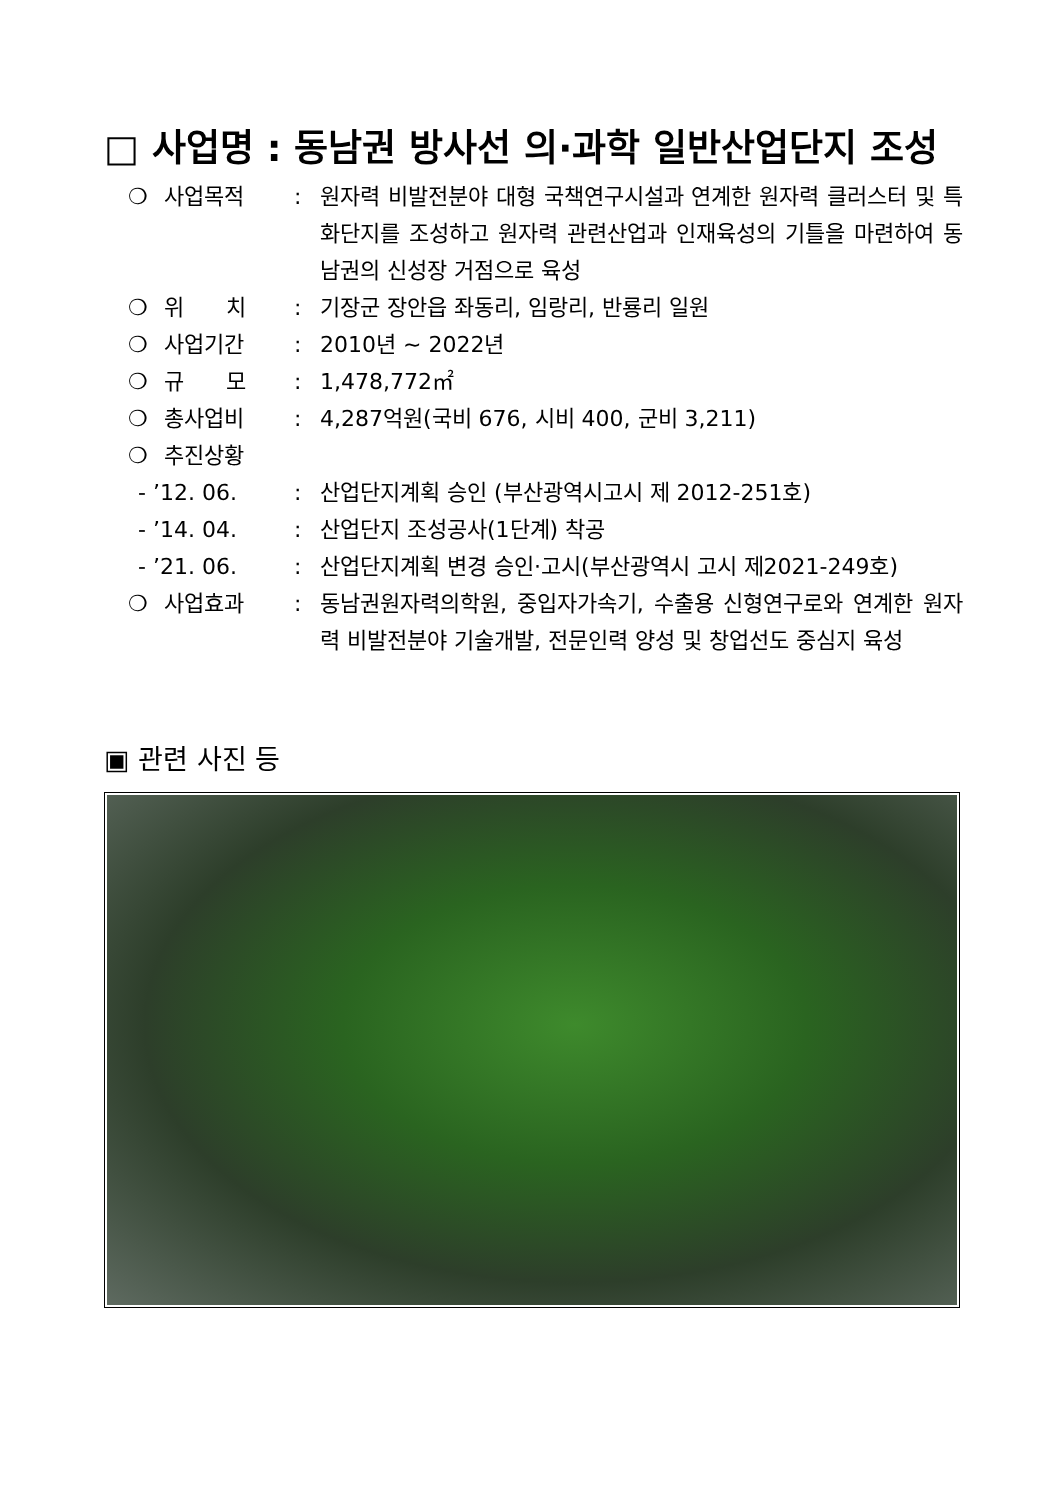□ 사업명 : 동남권 방사선 의·과학 일반산업단지 조성
❍ 사업목적: 원자력 비발전분야 대형 국책연구시설과 연계한 원자력 클러스터 및 특화단지를 조성하고 원자력 관련산업과 인재육성의 기틀을 마련하여 동남권의 신성장 거점으로 육성
❍ 위 치: 기장군 장안읍 좌동리, 임랑리, 반룡리 일원
❍ 사업기간: 2010년 ~ 2022년
❍ 규 모: 1,478,772㎡
❍ 총사업비: 4,287억원(국비 676, 시비 400, 군비 3,211)
❍ 추진상황
- ’12. 06.: 산업단지계획 승인 (부산광역시고시 제 2012-251호)
- ’14. 04.: 산업단지 조성공사(1단계) 착공
- ’21. 06.: 산업단지계획 변경 승인·고시(부산광역시 고시 제2021-249호)
❍ 사업효과: 동남권원자력의학원, 중입자가속기, 수출용 신형연구로와 연계한 원자력 비발전분야 기술개발, 전문인력 양성 및 창업선도 중심지 육성
▣ 관련 사진 등